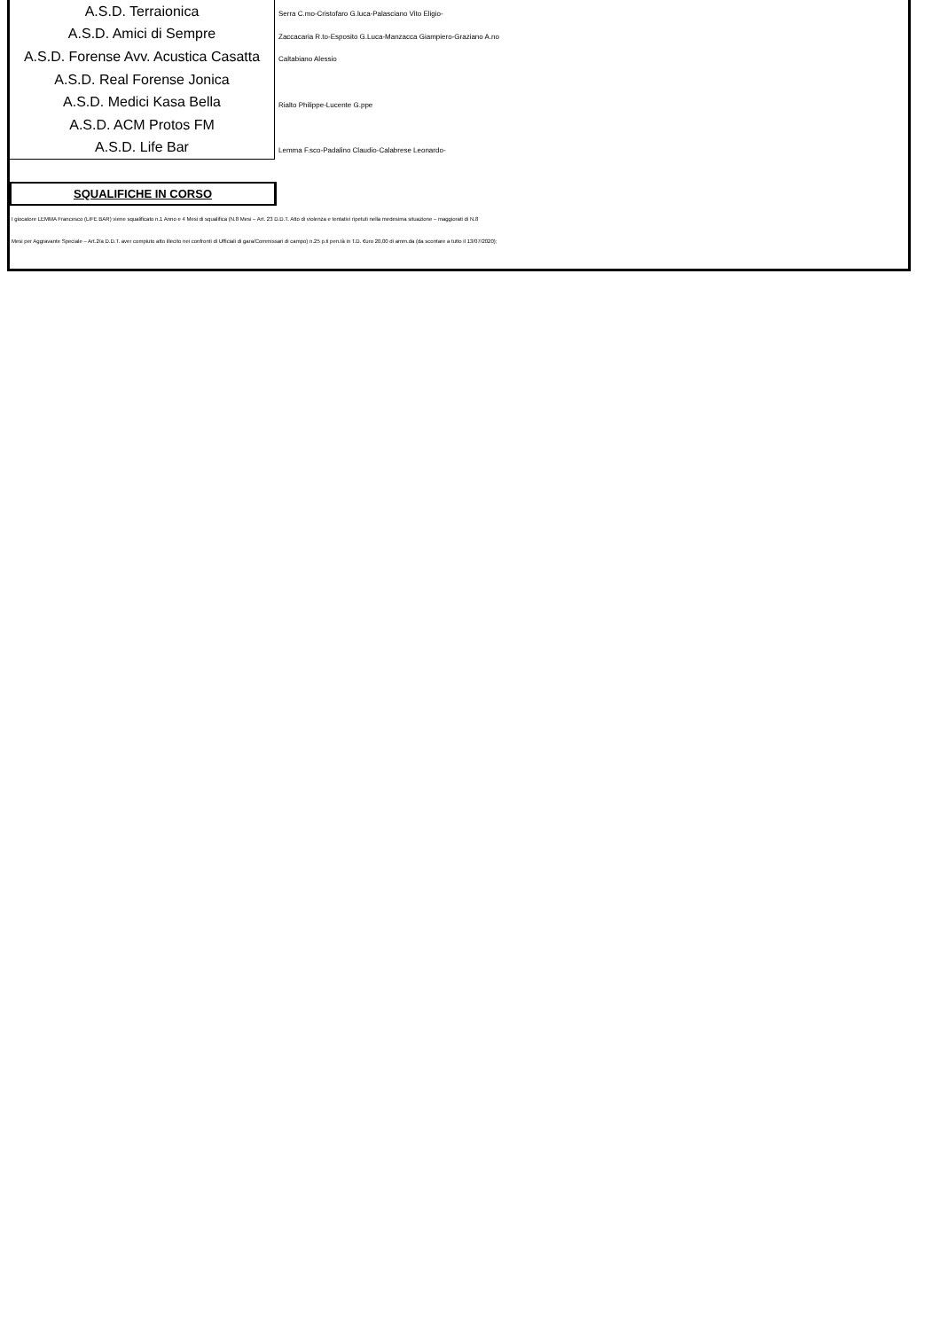| A.S.D. Terraionica | Serra C.mo-Cristofaro G.luca-Palasciano Vito Eligio- |
| A.S.D. Amici di Sempre | Zaccacaria R.to-Esposito G.Luca-Manzacca Giampiero-Graziano A.no |
| A.S.D. Forense Avv. Acustica Casatta | Caltabiano Alessio |
| A.S.D. Real Forense Jonica | |
| A.S.D. Medici Kasa Bella | Rialto Philippe-Lucente G.ppe |
| A.S.D. ACM Protos FM | |
| A.S.D. Life Bar | Lemma F.sco-Padalino Claudio-Calabrese Leonardo- |
SQUALIFICHE IN CORSO
I giocatore LEMMA Francesco (LIFE BAR) viene squalificato n.1 Anno e 4 Mesi di squalifica (N.8 Mesi – Art. 23 D.D.T. Atto di violenza e tentativi ripetuti nella medesima situazione – maggiorati di N.8
Mesi per Aggravante Speciale – Art.2/a D.D.T. aver compiuto atto illecito nei confronti di Ufficiali di gara/Commissari di campo) n.25 p.ti pen.tà in T.D. €uro 20,00 di amm.da (da scontare a tutto il 13/07/2020);